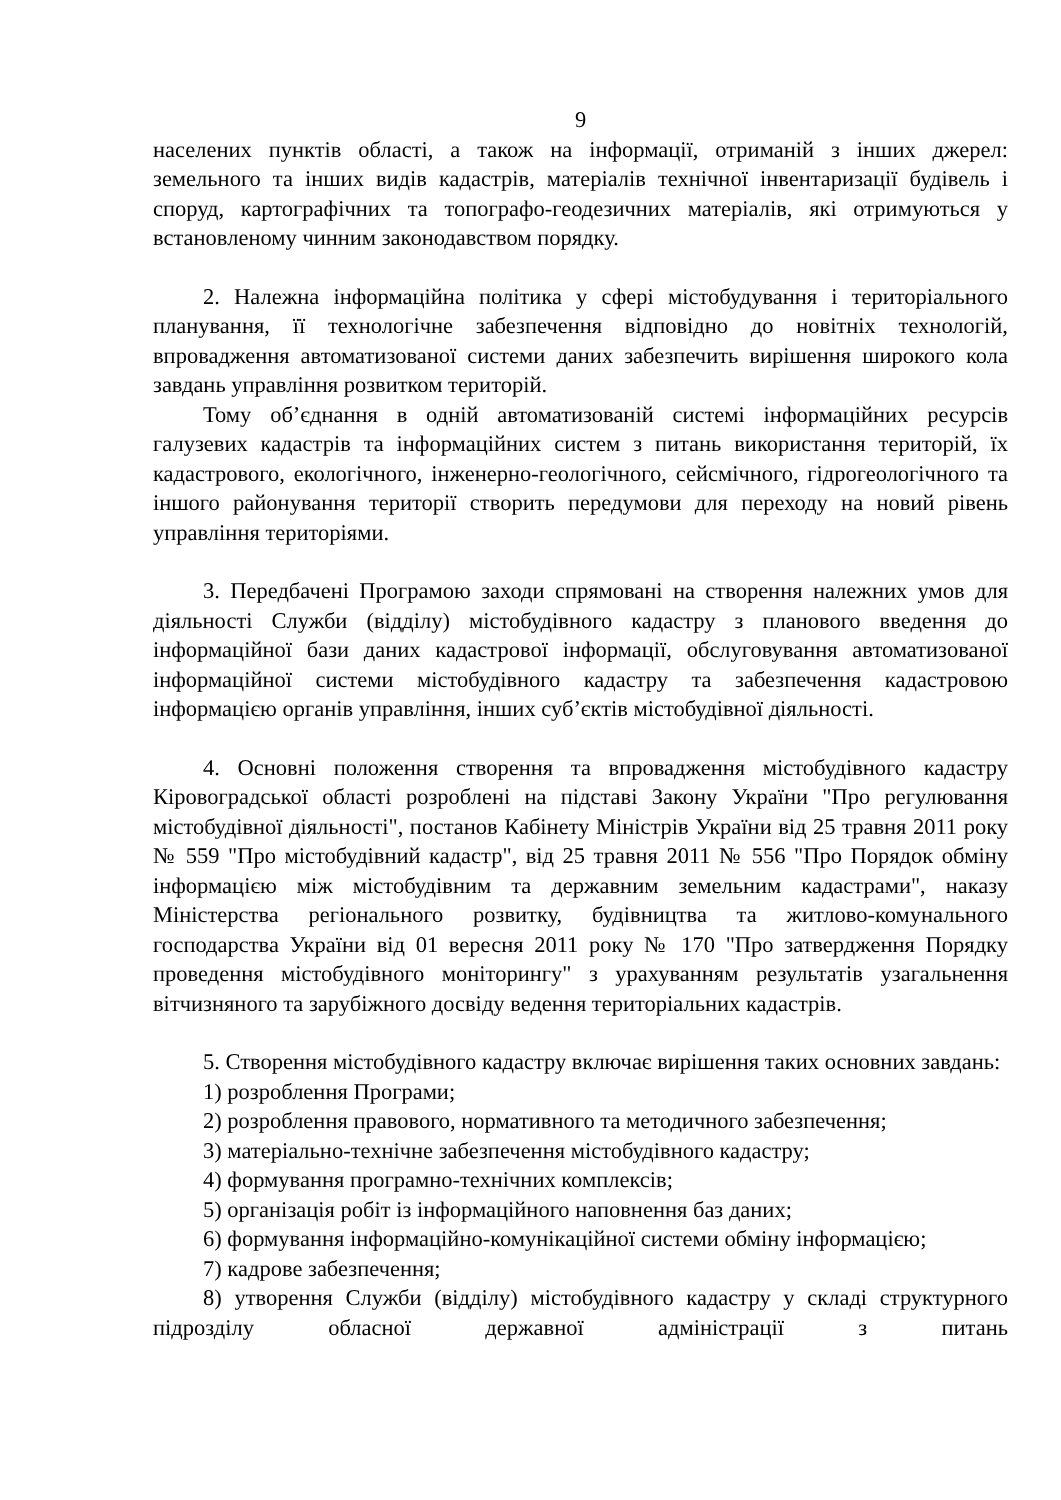9
населених пунктів області, а також на інформації, отриманій з інших джерел: земельного та інших видів кадастрів, матеріалів технічної інвентаризації будівель і споруд, картографічних та топографо-геодезичних матеріалів, які отримуються у встановленому чинним законодавством порядку.
2. Належна інформаційна політика у сфері містобудування і територіального планування, її технологічне забезпечення відповідно до новітніх технологій, впровадження автоматизованої системи даних забезпечить вирішення широкого кола завдань управління розвитком територій.
Тому об’єднання в одній автоматизованій системі інформаційних ресурсів галузевих кадастрів та інформаційних систем з питань використання територій, їх кадастрового, екологічного, інженерно-геологічного, сейсмічного, гідрогеологічного та іншого районування території створить передумови для переходу на новий рівень управління територіями.
3. Передбачені Програмою заходи спрямовані на створення належних умов для діяльності Служби (відділу) містобудівного кадастру з планового введення до інформаційної бази даних кадастрової інформації, обслуговування автоматизованої інформаційної системи містобудівного кадастру та забезпечення кадастровою інформацією органів управління, інших суб’єктів містобудівної діяльності.
4. Основні положення створення та впровадження містобудівного кадастру Кіровоградської області розроблені на підставі Закону України "Про регулювання містобудівної діяльності", постанов Кабінету Міністрів України від 25 травня 2011 року № 559 "Про містобудівний кадастр", від 25 травня 2011 № 556 "Про Порядок обміну інформацією між містобудівним та державним земельним кадастрами", наказу Міністерства регіонального розвитку, будівництва та житлово-комунального господарства України від 01 вересня 2011 року № 170 "Про затвердження Порядку проведення містобудівного моніторингу" з урахуванням результатів узагальнення вітчизняного та зарубіжного досвіду ведення територіальних кадастрів.
5. Створення містобудівного кадастру включає вирішення таких основних завдань:
1) розроблення Програми;
2) розроблення правового, нормативного та методичного забезпечення;
3) матеріально-технічне забезпечення містобудівного кадастру;
4) формування програмно-технічних комплексів;
5) організація робіт із інформаційного наповнення баз даних;
6) формування інформаційно-комунікаційної системи обміну інформацією;
7) кадрове забезпечення;
8) утворення Служби (відділу) містобудівного кадастру у складі структурного підрозділу обласної державної адміністрації з питань